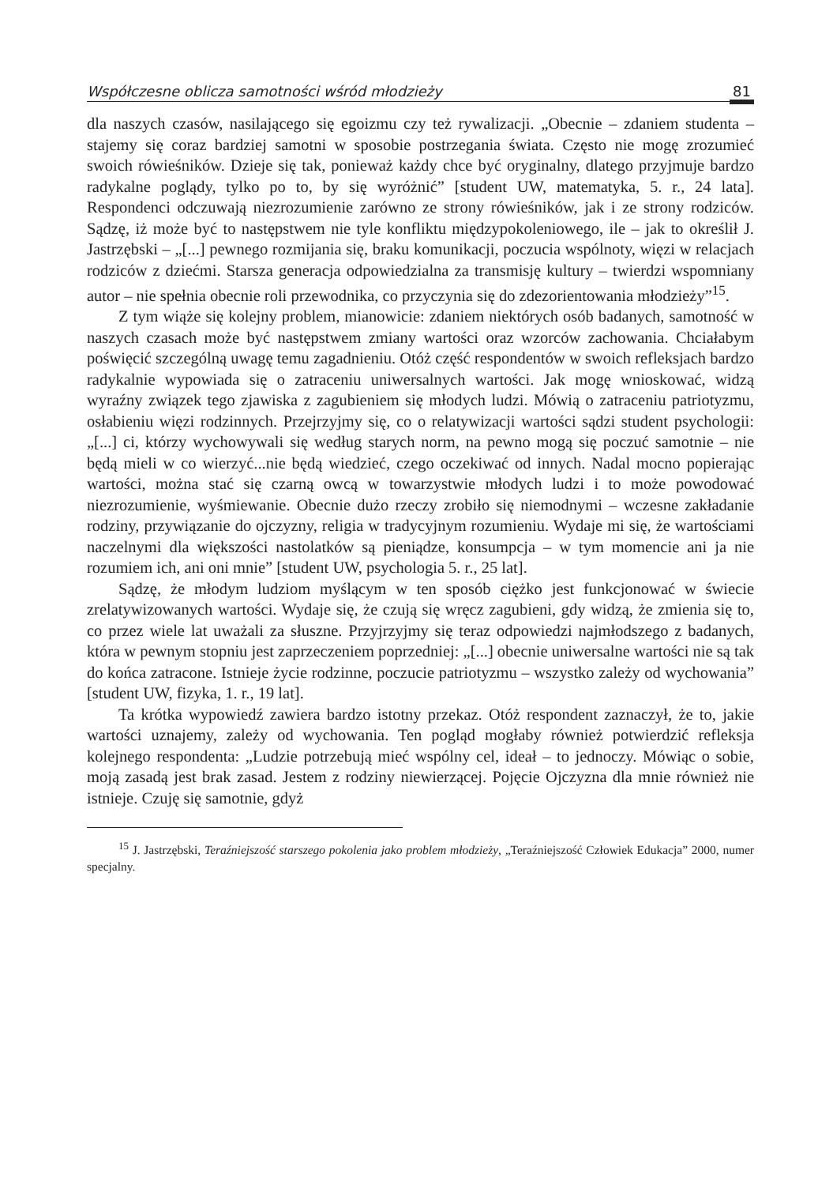Współczesne oblicza samotności wśród młodzieży 81
dla naszych czasów, nasilającego się egoizmu czy też rywalizacji. „Obecnie – zdaniem studenta – stajemy się coraz bardziej samotni w sposobie postrzegania świata. Często nie mogę zrozumieć swoich rówieśników. Dzieje się tak, ponieważ każdy chce być oryginalny, dlatego przyjmuje bardzo radykalne poglądy, tylko po to, by się wyróżnić” [student UW, matematyka, 5. r., 24 lata]. Respondenci odczuwają niezrozumienie zarówno ze strony rówieśników, jak i ze strony rodziców. Sądzę, iż może być to następstwem nie tyle konfliktu międzypokoleniowego, ile – jak to określił J. Jastrzębski – „[...] pewnego rozmijania się, braku komunikacji, poczucia wspólnoty, więzi w relacjach rodziców z dziećmi. Starsza generacja odpowiedzialna za transmisję kultury – twierdzi wspomniany autor – nie spełnia obecnie roli przewodnika, co przyczynia się do zdezorientowania młodzieży”<sup>15</sup>.
Z tym wiąże się kolejny problem, mianowicie: zdaniem niektórych osób badanych, samotność w naszych czasach może być następstwem zmiany wartości oraz wzorców zachowania. Chciałabym poświęcić szczególną uwagę temu zagadnieniu. Otóż część respondentów w swoich refleksjach bardzo radykalnie wypowiada się o zatraceniu uniwersalnych wartości. Jak mogę wnioskować, widzą wyraźny związek tego zjawiska z zagubieniem się młodych ludzi. Mówią o zatraceniu patriotyzmu, osłabieniu więzi rodzinnych. Przejrzyjmy się, co o relatywizacji wartości sądzi student psychologii: „[...] ci, którzy wychowywali się według starych norm, na pewno mogą się poczuć samotnie – nie będą mieli w co wierzyć...nie będą wiedzieć, czego oczekiwać od innych. Nadal mocno popierając wartości, można stać się czarną owcą w towarzystwie młodych ludzi i to może powodować niezrozumienie, wyśmiewanie. Obecnie dużo rzeczy zrobiło się niemodnymi – wczesne zakładanie rodziny, przywiązanie do ojczyzny, religia w tradycyjnym rozumieniu. Wydaje mi się, że wartościami naczelnymi dla większości nastolatków są pieniądze, konsumpcja – w tym momencie ani ja nie rozumiem ich, ani oni mnie” [student UW, psychologia 5. r., 25 lat].
Sądzę, że młodym ludziom myślącym w ten sposób ciężko jest funkcjonować w świecie zrelatywizowanych wartości. Wydaje się, że czują się wręcz zagubieni, gdy widzą, że zmienia się to, co przez wiele lat uważali za słuszne. Przyjrzyjmy się teraz odpowiedzi najmłodszego z badanych, która w pewnym stopniu jest zaprzeczeniem poprzedniej: „[...] obecnie uniwersalne wartości nie są tak do końca zatracone. Istnieje życie rodzinne, poczucie patriotyzmu – wszystko zależy od wychowania” [student UW, fizyka, 1. r., 19 lat].
Ta krótka wypowiedź zawiera bardzo istotny przekaz. Otóż respondent zaznaczył, że to, jakie wartości uznajemy, zależy od wychowania. Ten pogląd mogłaby również potwierdzić refleksja kolejnego respondenta: „Ludzie potrzebują mieć wspólny cel, ideał – to jednoczy. Mówiąc o sobie, moją zasadą jest brak zasad. Jestem z rodziny niewierzącej. Pojęcie Ojczyzna dla mnie również nie istnieje. Czuję się samotnie, gdyż
<sup>15</sup> J. Jastrzębski, Teraźniejszość starszego pokolenia jako problem młodzieży, „Teraźniejszość Człowiek Edukacja” 2000, numer specjalny.